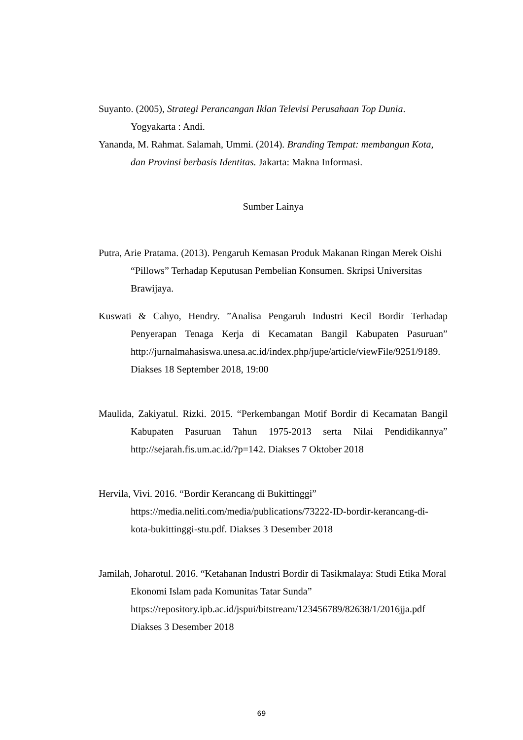Suyanto. (2005), Strategi Perancangan Iklan Televisi Perusahaan Top Dunia. Yogyakarta : Andi.
Yananda, M. Rahmat. Salamah, Ummi. (2014). Branding Tempat: membangun Kota, dan Provinsi berbasis Identitas. Jakarta: Makna Informasi.
Sumber Lainya
Putra, Arie Pratama. (2013). Pengaruh Kemasan Produk Makanan Ringan Merek Oishi “Pillows” Terhadap Keputusan Pembelian Konsumen. Skripsi Universitas Brawijaya.
Kuswati & Cahyo, Hendry. ”Analisa Pengaruh Industri Kecil Bordir Terhadap Penyerapan Tenaga Kerja di Kecamatan Bangil Kabupaten Pasuruan” http://jurnalmahasiswa.unesa.ac.id/index.php/jupe/article/viewFile/9251/9189. Diakses 18 September 2018, 19:00
Maulida, Zakiyatul. Rizki. 2015. “Perkembangan Motif Bordir di Kecamatan Bangil Kabupaten Pasuruan Tahun 1975-2013 serta Nilai Pendidikannya” http://sejarah.fis.um.ac.id/?p=142. Diakses 7 Oktober 2018
Hervila, Vivi. 2016. “Bordir Kerancang di Bukittinggi” https://media.neliti.com/media/publications/73222-ID-bordir-kerancang-di-kota-bukittinggi-stu.pdf. Diakses 3 Desember 2018
Jamilah, Joharotul. 2016. “Ketahanan Industri Bordir di Tasikmalaya: Studi Etika Moral Ekonomi Islam pada Komunitas Tatar Sunda” https://repository.ipb.ac.id/jspui/bitstream/123456789/82638/1/2016jja.pdf Diakses 3 Desember 2018
69